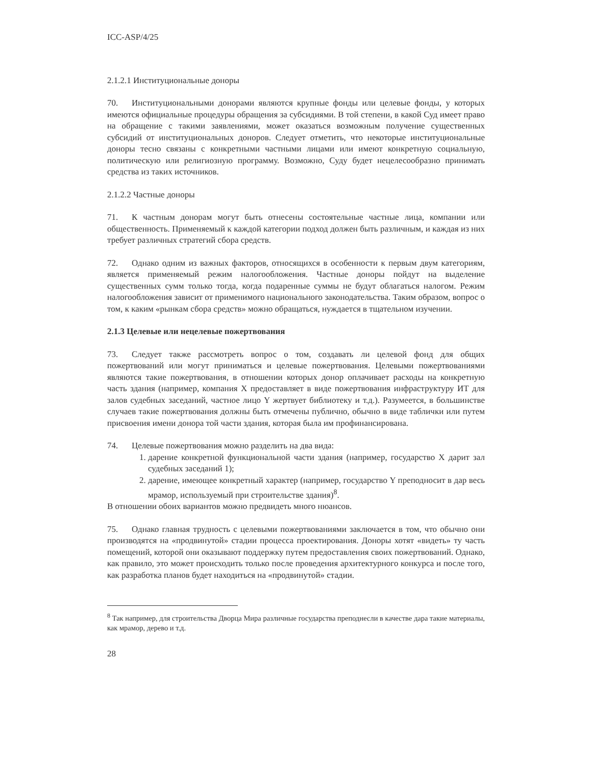ICC-ASP/4/25
2.1.2.1 Институциональные доноры
70. Институциональными донорами являются крупные фонды или целевые фонды, у которых имеются официальные процедуры обращения за субсидиями. В той степени, в какой Суд имеет право на обращение с такими заявлениями, может оказаться возможным получение существенных субсидий от институциональных доноров. Следует отметить, что некоторые институциональные доноры тесно связаны с конкретными частными лицами или имеют конкретную социальную, политическую или религиозную программу. Возможно, Суду будет нецелесообразно принимать средства из таких источников.
2.1.2.2 Частные доноры
71. К частным донорам могут быть отнесены состоятельные частные лица, компании или общественность. Применяемый к каждой категории подход должен быть различным, и каждая из них требует различных стратегий сбора средств.
72. Однако одним из важных факторов, относящихся в особенности к первым двум категориям, является применяемый режим налогообложения. Частные доноры пойдут на выделение существенных сумм только тогда, когда подаренные суммы не будут облагаться налогом. Режим налогообложения зависит от применимого национального законодательства. Таким образом, вопрос о том, к каким «рынкам сбора средств» можно обращаться, нуждается в тщательном изучении.
2.1.3 Целевые или нецелевые пожертвования
73. Следует также рассмотреть вопрос о том, создавать ли целевой фонд для общих пожертвований или могут приниматься и целевые пожертвования. Целевыми пожертвованиями являются такие пожертвования, в отношении которых донор оплачивает расходы на конкретную часть здания (например, компания X предоставляет в виде пожертвования инфраструктуру ИТ для залов судебных заседаний, частное лицо Y жертвует библиотеку и т.д.). Разумеется, в большинстве случаев такие пожертвования должны быть отмечены публично, обычно в виде таблички или путем присвоения имени донора той части здания, которая была им профинансирована.
74. Целевые пожертвования можно разделить на два вида:
1. дарение конкретной функциональной части здания (например, государство X дарит зал судебных заседаний 1);
2. дарение, имеющее конкретный характер (например, государство Y преподносит в дар весь мрамор, используемый при строительстве здания)<sup>8</sup>.
В отношении обоих вариантов можно предвидеть много нюансов.
75. Однако главная трудность с целевыми пожертвованиями заключается в том, что обычно они производятся на «продвинутой» стадии процесса проектирования. Доноры хотят «видеть» ту часть помещений, которой они оказывают поддержку путем предоставления своих пожертвований. Однако, как правило, это может происходить только после проведения архитектурного конкурса и после того, как разработка планов будет находиться на «продвинутой» стадии.
<sup>8</sup> Так например, для строительства Дворца Мира различные государства преподнесли в качестве дара такие материалы, как мрамор, дерево и т.д.
28